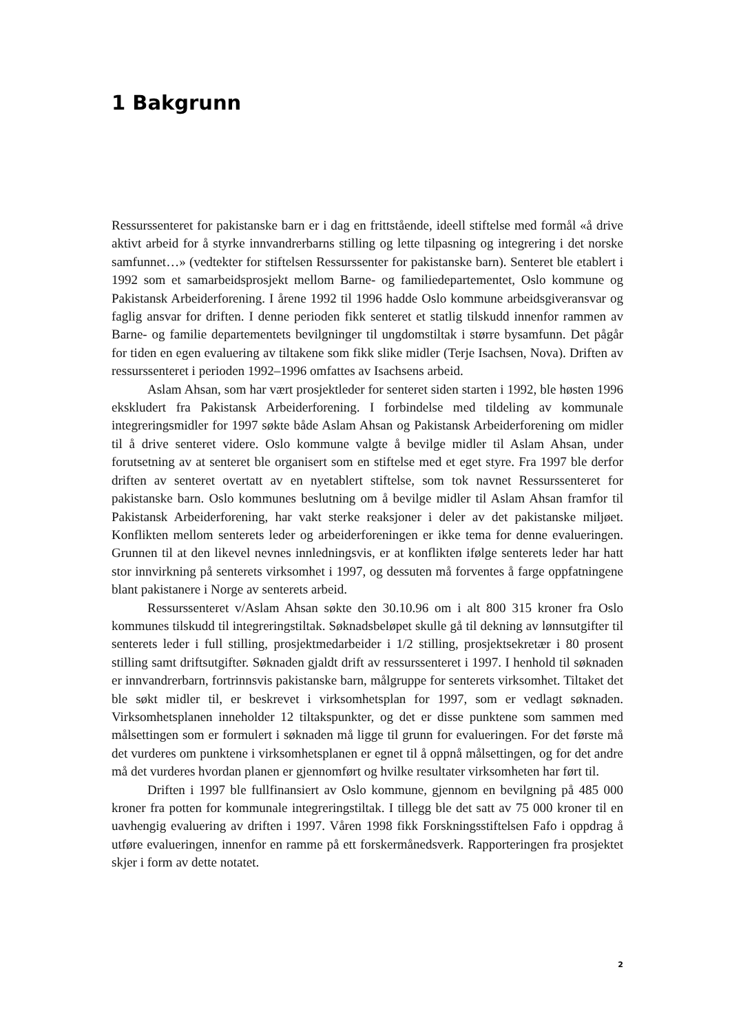1 Bakgrunn
Ressurssenteret for pakistanske barn er i dag en frittstående, ideell stiftelse med formål «å drive aktivt arbeid for å styrke innvandrerbarns stilling og lette tilpasning og integrering i det norske samfunnet…» (vedtekter for stiftelsen Ressurssenter for pakistanske barn). Senteret ble etablert i 1992 som et samarbeidsprosjekt mellom Barne- og familiedepartementet, Oslo kommune og Pakistansk Arbeiderforening. I årene 1992 til 1996 hadde Oslo kommune arbeidsgiveransvar og faglig ansvar for driften. I denne perioden fikk senteret et statlig tilskudd innenfor rammen av Barne- og familie departementets bevilgninger til ungdomstiltak i større bysamfunn. Det pågår for tiden en egen evaluering av tiltakene som fikk slike midler (Terje Isachsen, Nova). Driften av ressurssenteret i perioden 1992–1996 omfattes av Isachsens arbeid.
Aslam Ahsan, som har vært prosjektleder for senteret siden starten i 1992, ble høsten 1996 ekskludert fra Pakistansk Arbeiderforening. I forbindelse med tildeling av kommunale integreringsmidler for 1997 søkte både Aslam Ahsan og Pakistansk Arbeiderforening om midler til å drive senteret videre. Oslo kommune valgte å bevilge midler til Aslam Ahsan, under forutsetning av at senteret ble organisert som en stiftelse med et eget styre. Fra 1997 ble derfor driften av senteret overtatt av en nyetablert stiftelse, som tok navnet Ressurssenteret for pakistanske barn. Oslo kommunes beslutning om å bevilge midler til Aslam Ahsan framfor til Pakistansk Arbeiderforening, har vakt sterke reaksjoner i deler av det pakistanske miljøet. Konflikten mellom senterets leder og arbeiderforeningen er ikke tema for denne evalueringen. Grunnen til at den likevel nevnes innledningsvis, er at konflikten ifølge senterets leder har hatt stor innvirkning på senterets virksomhet i 1997, og dessuten må forventes å farge oppfatningene blant pakistanere i Norge av senterets arbeid.
Ressurssenteret v/Aslam Ahsan søkte den 30.10.96 om i alt 800 315 kroner fra Oslo kommunes tilskudd til integreringstiltak. Søknadsbeløpet skulle gå til dekning av lønnsutgifter til senterets leder i full stilling, prosjektmedarbeider i 1/2 stilling, prosjektsekretær i 80 prosent stilling samt driftsutgifter. Søknaden gjaldt drift av ressurssenteret i 1997. I henhold til søknaden er innvandrerbarn, fortrinnsvis pakistanske barn, målgruppe for senterets virksomhet. Tiltaket det ble søkt midler til, er beskrevet i virksomhetsplan for 1997, som er vedlagt søknaden. Virksomhetsplanen inneholder 12 tiltakspunkter, og det er disse punktene som sammen med målsettingen som er formulert i søknaden må ligge til grunn for evalueringen. For det første må det vurderes om punktene i virksomhetsplanen er egnet til å oppnå målsettingen, og for det andre må det vurderes hvordan planen er gjennomført og hvilke resultater virksomheten har ført til.
Driften i 1997 ble fullfinansiert av Oslo kommune, gjennom en bevilgning på 485 000 kroner fra potten for kommunale integreringstiltak. I tillegg ble det satt av 75 000 kroner til en uavhengig evaluering av driften i 1997. Våren 1998 fikk Forskningsstiftelsen Fafo i oppdrag å utføre evalueringen, innenfor en ramme på ett forskermånedsverk. Rapporteringen fra prosjektet skjer i form av dette notatet.
2